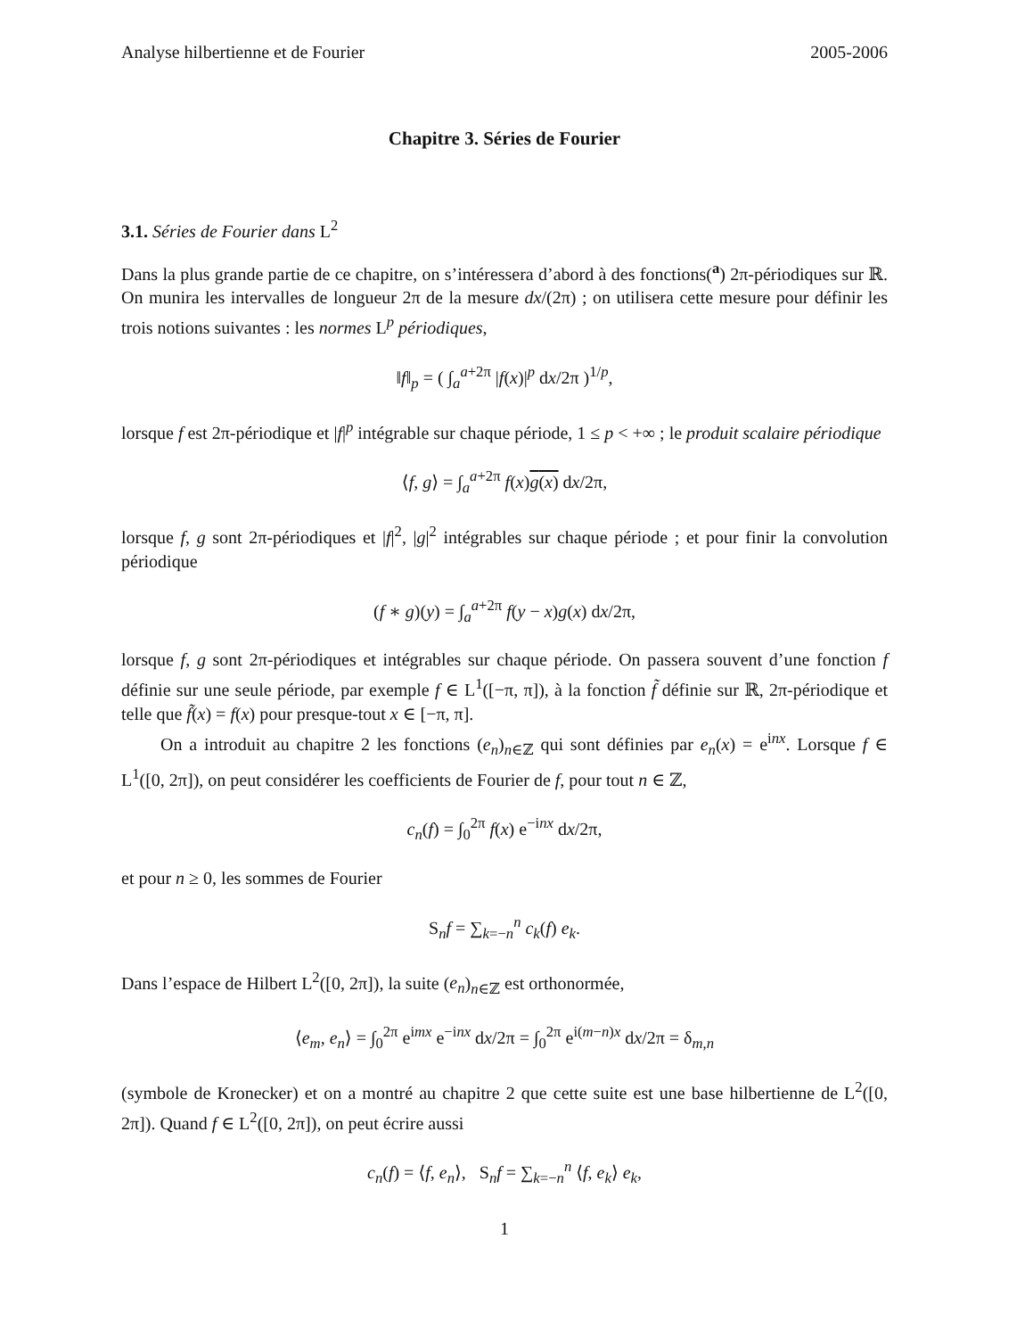Analyse hilbertienne et de Fourier 2005-2006
Chapitre 3. Séries de Fourier
3.1. Séries de Fourier dans L<sup>2</sup>
Dans la plus grande partie de ce chapitre, on s’intéressera d’abord à des fonctions(<sup>a</sup>) 2π-périodiques sur ℝ. On munira les intervalles de longueur 2π de la mesure dx/(2π) ; on utilisera cette mesure pour définir les trois notions suivantes : les normes L<sup>p</sup> périodiques,
‖f‖<sub>p</sub> = ( ∫<sub>a</sub><sup>a+2π</sup> |f(x)|<sup>p</sup> dx/2π )<sup>1/p</sup>,
lorsque f est 2π-périodique et |f|<sup>p</sup> intégrable sur chaque période, 1 ≤ p < +∞ ; le produit scalaire périodique
⟨f, g⟩ = ∫<sub>a</sub><sup>a+2π</sup> f(x)g(x) dx/2π,
lorsque f, g sont 2π-périodiques et |f|<sup>2</sup>, |g|<sup>2</sup> intégrables sur chaque période ; et pour finir la convolution périodique
(f ∗ g)(y) = ∫<sub>a</sub><sup>a+2π</sup> f(y − x)g(x) dx/2π,
lorsque f, g sont 2π-périodiques et intégrables sur chaque période. On passera souvent d’une fonction f définie sur une seule période, par exemple f ∈ L<sup>1</sup>([−π, π]), à la fonction f̃ définie sur ℝ, 2π-périodique et telle que f̃(x) = f(x) pour presque-tout x ∈ [−π, π].
On a introduit au chapitre 2 les fonctions (e<sub>n</sub>)<sub>n∈ℤ</sub> qui sont définies par e<sub>n</sub>(x) = e<sup>inx</sup>. Lorsque f ∈ L<sup>1</sup>([0, 2π]), on peut considérer les coefficients de Fourier de f, pour tout n ∈ ℤ,
c<sub>n</sub>(f) = ∫<sub>0</sub><sup>2π</sup> f(x) e<sup>−inx</sup> dx/2π,
et pour n ≥ 0, les sommes de Fourier
S<sub>n</sub>f = ∑<sub>k=−n</sub><sup>n</sup> c<sub>k</sub>(f) e<sub>k</sub>.
Dans l’espace de Hilbert L<sup>2</sup>([0, 2π]), la suite (e<sub>n</sub>)<sub>n∈ℤ</sub> est orthonormée,
⟨e<sub>m</sub>, e<sub>n</sub>⟩ = ∫<sub>0</sub><sup>2π</sup> e<sup>imx</sup> e<sup>−inx</sup> dx/2π = ∫<sub>0</sub><sup>2π</sup> e<sup>i(m−n)x</sup> dx/2π = δ<sub>m,n</sub>
(symbole de Kronecker) et on a montré au chapitre 2 que cette suite est une base hilbertienne de L<sup>2</sup>([0, 2π]). Quand f ∈ L<sup>2</sup>([0, 2π]), on peut écrire aussi
c<sub>n</sub>(f) = ⟨f, e<sub>n</sub>⟩, S<sub>n</sub>f = ∑<sub>k=−n</sub><sup>n</sup> ⟨f, e<sub>k</sub>⟩ e<sub>k</sub>,
1